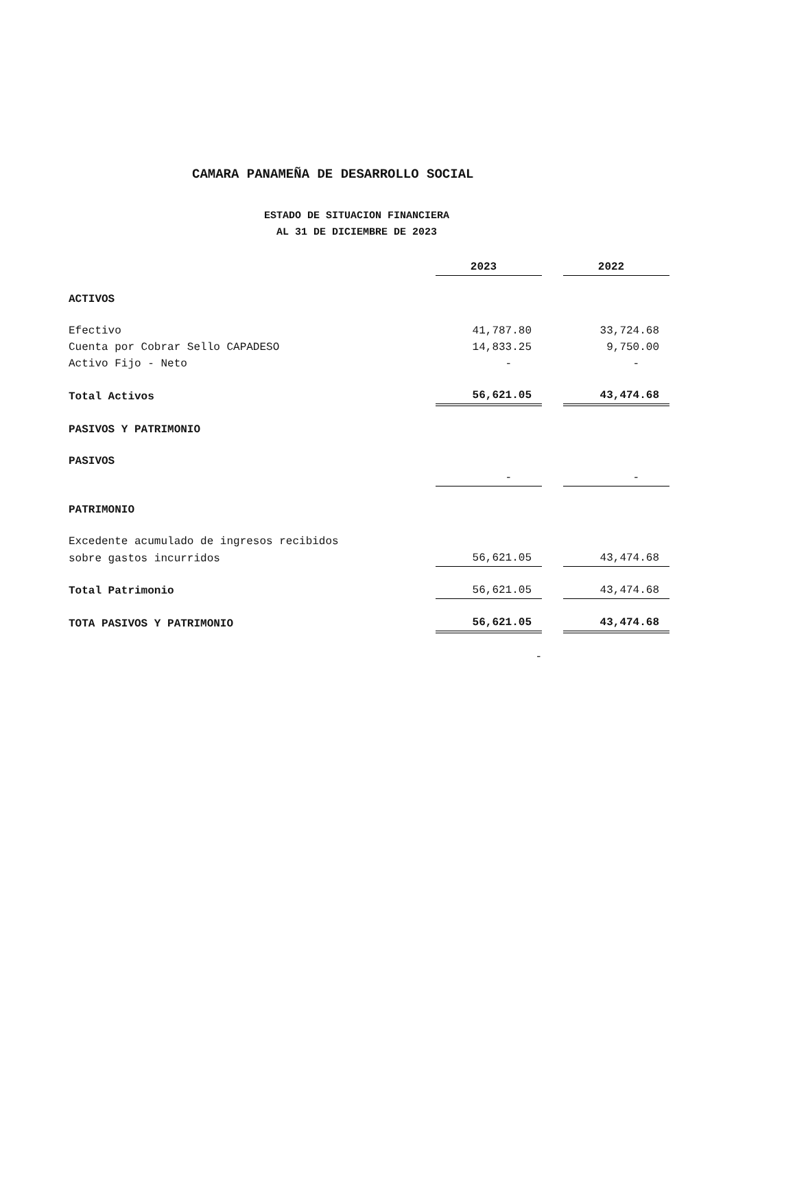CAMARA PANAMEÑA DE DESARROLLO SOCIAL
ESTADO DE SITUACION FINANCIERA
AL 31 DE DICIEMBRE DE 2023
| | 2023 | | 2022 |
| --- | --- | --- | --- |
| ACTIVOS | | | |
| Efectivo | 41,787.80 | | 33,724.68 |
| Cuenta por Cobrar Sello CAPADESO | 14,833.25 | | 9,750.00 |
| Activo Fijo - Neto | - | | - |
| Total Activos | 56,621.05 | | 43,474.68 |
| PASIVOS Y PATRIMONIO | | | |
| PASIVOS | | | |
| | - | | - |
| PATRIMONIO | | | |
| Excedente acumulado de ingresos recibidos | | | |
| sobre gastos incurridos | 56,621.05 | | 43,474.68 |
| Total Patrimonio | 56,621.05 | | 43,474.68 |
| TOTA PASIVOS Y PATRIMONIO | 56,621.05 | | 43,474.68 |
| | - | | |